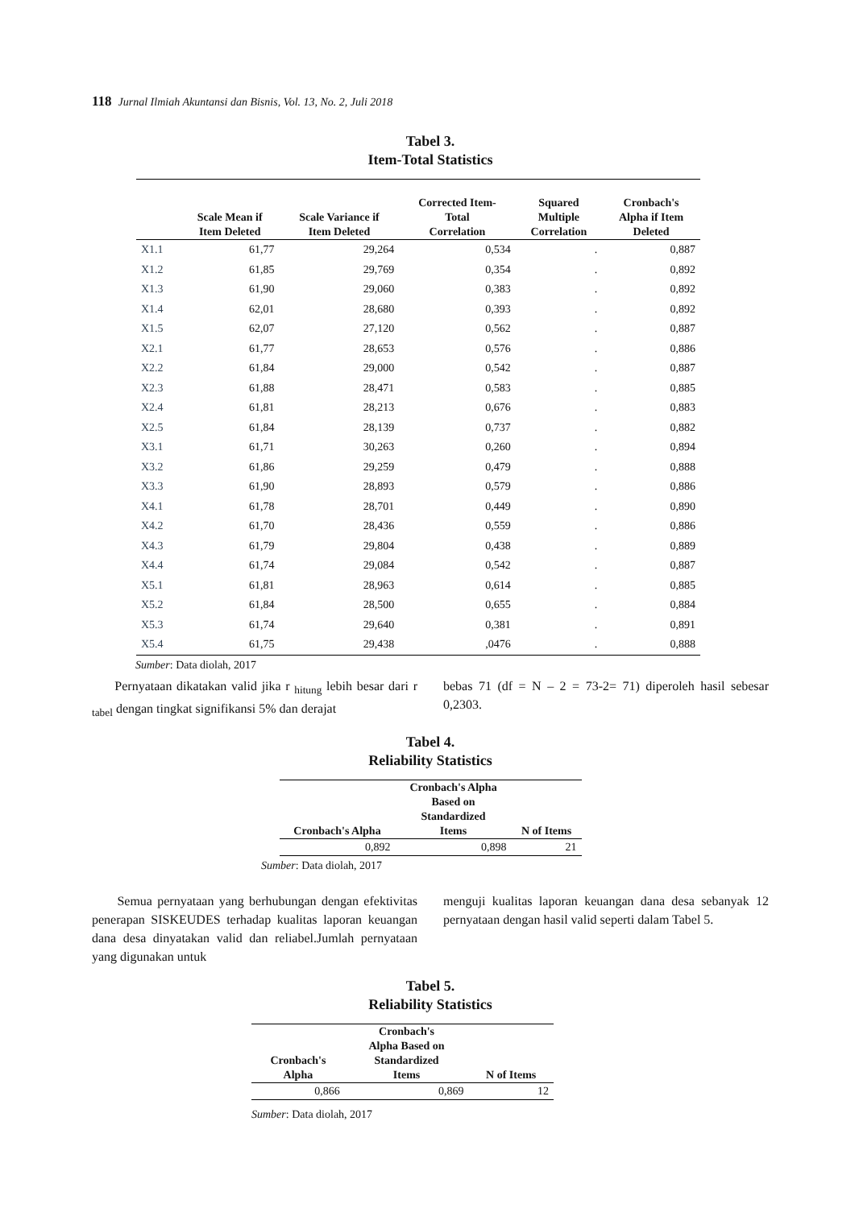118 Jurnal Ilmiah Akuntansi dan Bisnis, Vol. 13, No. 2, Juli 2018
Tabel 3.
Item-Total Statistics
| | Scale Mean if Item Deleted | Scale Variance if Item Deleted | Corrected Item- Total Correlation | Squared Multiple Correlation | Cronbach's Alpha if Item Deleted |
| --- | --- | --- | --- | --- | --- |
| X1.1 | 61,77 | 29,264 | 0,534 | . | 0,887 |
| X1.2 | 61,85 | 29,769 | 0,354 | . | 0,892 |
| X1.3 | 61,90 | 29,060 | 0,383 | . | 0,892 |
| X1.4 | 62,01 | 28,680 | 0,393 | . | 0,892 |
| X1.5 | 62,07 | 27,120 | 0,562 | . | 0,887 |
| X2.1 | 61,77 | 28,653 | 0,576 | . | 0,886 |
| X2.2 | 61,84 | 29,000 | 0,542 | . | 0,887 |
| X2.3 | 61,88 | 28,471 | 0,583 | . | 0,885 |
| X2.4 | 61,81 | 28,213 | 0,676 | . | 0,883 |
| X2.5 | 61,84 | 28,139 | 0,737 | . | 0,882 |
| X3.1 | 61,71 | 30,263 | 0,260 | . | 0,894 |
| X3.2 | 61,86 | 29,259 | 0,479 | . | 0,888 |
| X3.3 | 61,90 | 28,893 | 0,579 | . | 0,886 |
| X4.1 | 61,78 | 28,701 | 0,449 | . | 0,890 |
| X4.2 | 61,70 | 28,436 | 0,559 | . | 0,886 |
| X4.3 | 61,79 | 29,804 | 0,438 | . | 0,889 |
| X4.4 | 61,74 | 29,084 | 0,542 | . | 0,887 |
| X5.1 | 61,81 | 28,963 | 0,614 | . | 0,885 |
| X5.2 | 61,84 | 28,500 | 0,655 | . | 0,884 |
| X5.3 | 61,74 | 29,640 | 0,381 | . | 0,891 |
| X5.4 | 61,75 | 29,438 | ,0476 | . | 0,888 |
Sumber: Data diolah, 2017
Pernyataan dikatakan valid jika r <sub>hitung</sub> lebih besar dari r <sub>tabel</sub> dengan tingkat signifikansi 5% dan derajat
bebas 71 (df = N – 2 = 73-2= 71) diperoleh hasil sebesar 0,2303.
Tabel 4.
Reliability Statistics
| Cronbach's Alpha | Cronbach's Alpha Based on Standardized Items | N of Items |
| --- | --- | --- |
| 0,892 | 0,898 | 21 |
Sumber: Data diolah, 2017
Semua pernyataan yang berhubungan dengan efektivitas penerapan SISKEUDES terhadap kualitas laporan keuangan dana desa dinyatakan valid dan reliabel.Jumlah pernyataan yang digunakan untuk
menguji kualitas laporan keuangan dana desa sebanyak 12 pernyataan dengan hasil valid seperti dalam Tabel 5.
Tabel 5.
Reliability Statistics
| Cronbach's Alpha | Cronbach's Alpha Based on Standardized Items | N of Items |
| --- | --- | --- |
| 0,866 | 0,869 | 12 |
Sumber: Data diolah, 2017